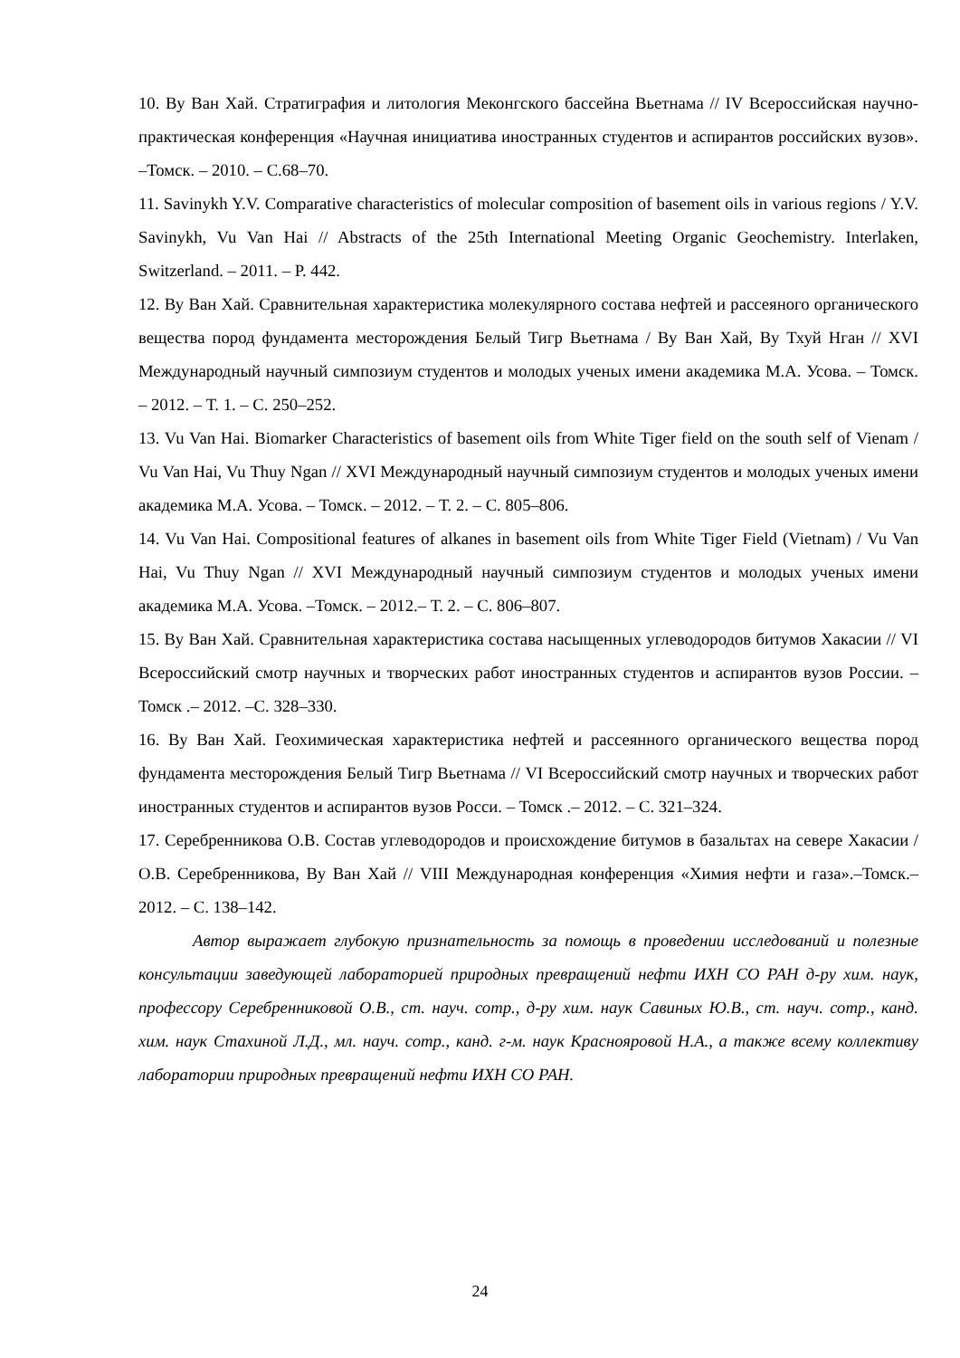10. Ву Ван Хай. Стратиграфия и литология Меконгского бассейна Вьетнама // IV Всероссийская научно-практическая конференция «Научная инициатива иностранных студентов и аспирантов российских вузов». –Томск. – 2010. – С.68–70.
11. Savinykh Y.V. Comparative characteristics of molecular composition of basement oils in various regions / Y.V. Savinykh, Vu Van Hai // Abstracts of the 25th International Meeting Organic Geochemistry. Interlaken, Switzerland. – 2011. – P. 442.
12. Ву Ван Хай. Сравнительная характеристика молекулярного состава нефтей и рассеяного органического вещества пород фундамента месторождения Белый Тигр Вьетнама / Ву Ван Хай, Ву Тхуй Нган // XVI Международный научный симпозиум студентов и молодых ученых имени академика М.А. Усова. – Томск. – 2012. – Т. 1. – С. 250–252.
13. Vu Van Hai. Biomarker Characteristics of basement oils from White Tiger field on the south self of Vienam / Vu Van Hai, Vu Thuy Ngan // XVI Международный научный симпозиум студентов и молодых ученых имени академика М.А. Усова. – Томск. – 2012. – Т. 2. – С. 805–806.
14. Vu Van Hai. Compositional features of alkanes in basement oils from White Tiger Field (Vietnam) / Vu Van Hai, Vu Thuy Ngan // XVI Международный научный симпозиум студентов и молодых ученых имени академика М.А. Усова. –Томск. – 2012.– Т. 2. – С. 806–807.
15. Ву Ван Хай. Сравнительная характеристика состава насыщенных углеводородов битумов Хакасии // VI Всероссийский смотр научных и творческих работ иностранных студентов и аспирантов вузов России. – Томск .– 2012. –С. 328–330.
16. Ву Ван Хай. Геохимическая характеристика нефтей и рассеянного органического вещества пород фундамента месторождения Белый Тигр Вьетнама // VI Всероссийский смотр научных и творческих работ иностранных студентов и аспирантов вузов Росси. – Томск .– 2012. – С. 321–324.
17. Серебренникова О.В. Состав углеводородов и происхождение битумов в базальтах на севере Хакасии / О.В. Серебренникова, Ву Ван Хай // VIII Международная конференция «Химия нефти и газа».–Томск.–2012. – С. 138–142.
Автор выражает глубокую признательность за помощь в проведении исследований и полезные консультации заведующей лабораторией природных превращений нефти ИХН СО РАН д-ру хим. наук, профессору Серебренниковой О.В., ст. науч. сотр., д-ру хим. наук Савиных Ю.В., ст. науч. сотр., канд. хим. наук Стахиной Л.Д., мл. науч. сотр., канд. г-м. наук Краснояровой Н.А., а также всему коллективу лаборатории природных превращений нефти ИХН СО РАН.
24